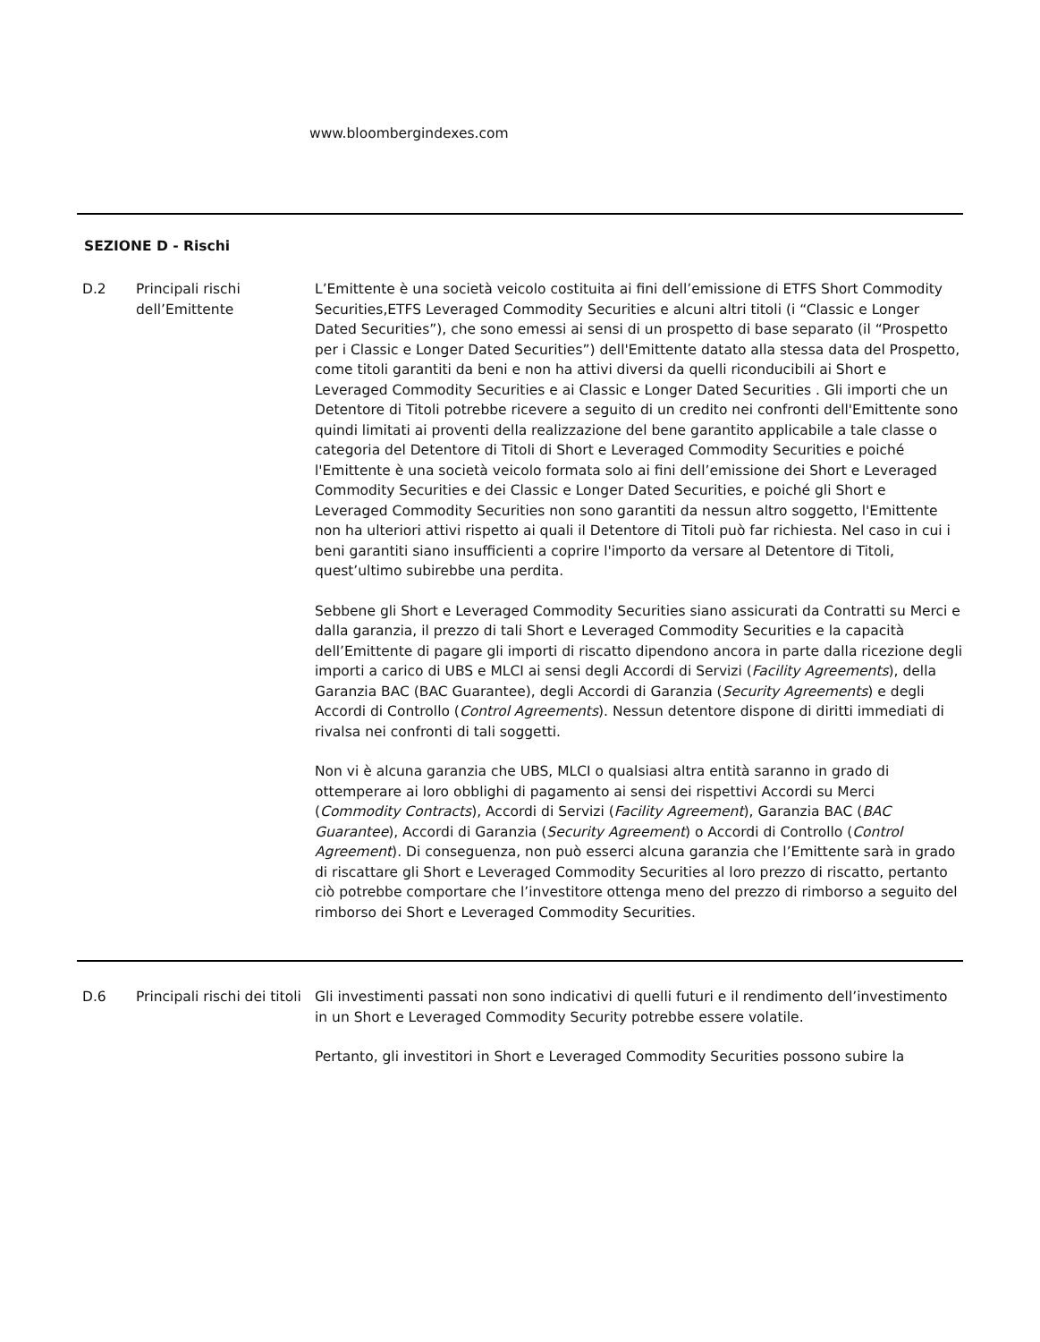www.bloombergindexes.com
SEZIONE D - Rischi
| D.2 | Principali rischi dell’Emittente | L’Emittente è una società veicolo costituita ai fini dell’emissione di ETFS Short Commodity Securities,ETFS Leveraged Commodity Securities e alcuni altri titoli (i “Classic e Longer Dated Securities”), che sono emessi ai sensi di un prospetto di base separato (il “Prospetto per i Classic e Longer Dated Securities”) dell'Emittente datato alla stessa data del Prospetto, come titoli garantiti da beni e non ha attivi diversi da quelli riconducibili ai Short e Leveraged Commodity Securities e ai Classic e Longer Dated Securities . Gli importi che un Detentore di Titoli potrebbe ricevere a seguito di un credito nei confronti dell'Emittente sono quindi limitati ai proventi della realizzazione del bene garantito applicabile a tale classe o categoria del Detentore di Titoli di Short e Leveraged Commodity Securities e poiché l'Emittente è una società veicolo formata solo ai fini dell’emissione dei Short e Leveraged Commodity Securities e dei Classic e Longer Dated Securities, e poiché gli Short e Leveraged Commodity Securities non sono garantiti da nessun altro soggetto, l'Emittente non ha ulteriori attivi rispetto ai quali il Detentore di Titoli può far richiesta. Nel caso in cui i beni garantiti siano insufficienti a coprire l'importo da versare al Detentore di Titoli, quest’ultimo subirebbe una perdita. Sebbene gli Short e Leveraged Commodity Securities siano assicurati da Contratti su Merci e dalla garanzia, il prezzo di tali Short e Leveraged Commodity Securities e la capacità dell’Emittente di pagare gli importi di riscatto dipendono ancora in parte dalla ricezione degli importi a carico di UBS e MLCI ai sensi degli Accordi di Servizi ( Facility Agreements ), della Garanzia BAC (BAC Guarantee), degli Accordi di Garanzia ( Security Agreements ) e degli Accordi di Controllo ( Control Agreements ). Nessun detentore dispone di diritti immediati di rivalsa nei confronti di tali soggetti. Non vi è alcuna garanzia che UBS, MLCI o qualsiasi altra entità saranno in grado di ottemperare ai loro obblighi di pagamento ai sensi dei rispettivi Accordi su Merci ( Commodity Contracts ), Accordi di Servizi ( Facility Agreement ), Garanzia BAC ( BAC Guarantee ), Accordi di Garanzia ( Security Agreement ) o Accordi di Controllo ( Control Agreement ). Di conseguenza, non può esserci alcuna garanzia che l’Emittente sarà in grado di riscattare gli Short e Leveraged Commodity Securities al loro prezzo di riscatto, pertanto ciò potrebbe comportare che l’investitore ottenga meno del prezzo di rimborso a seguito del rimborso dei Short e Leveraged Commodity Securities. |
| D.6 | Principali rischi dei titoli | Gli investimenti passati non sono indicativi di quelli futuri e il rendimento dell’investimento in un Short e Leveraged Commodity Security potrebbe essere volatile. Pertanto, gli investitori in Short e Leveraged Commodity Securities possono subire la |